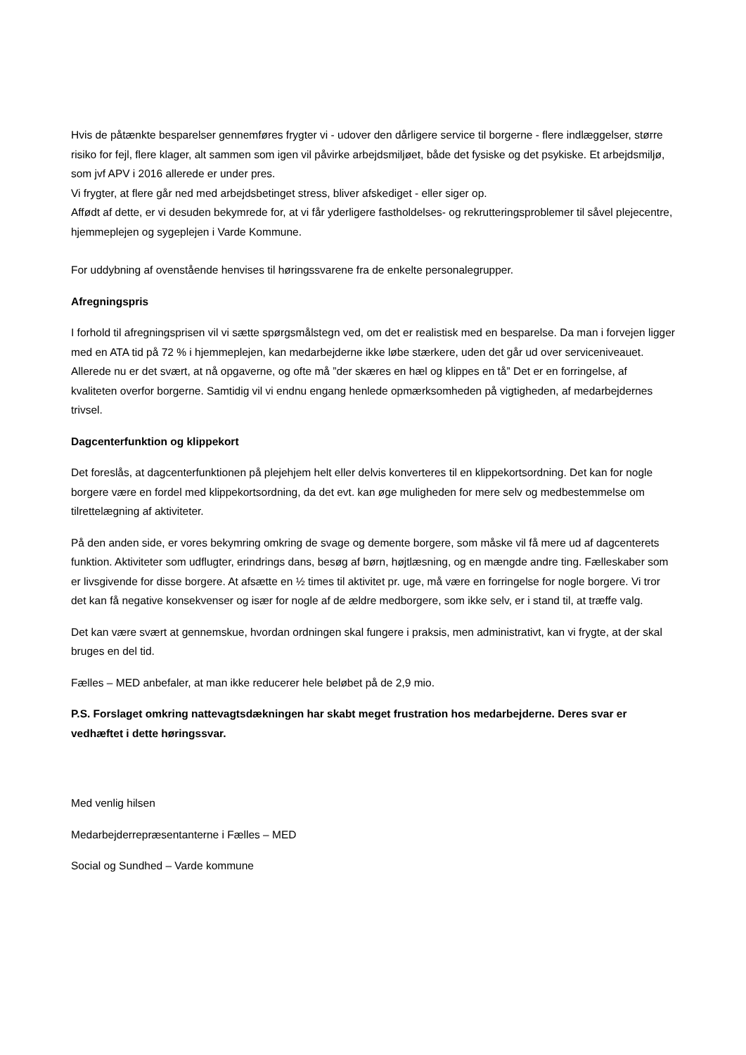Hvis de påtænkte besparelser gennemføres frygter vi - udover den dårligere service til borgerne - flere indlæggelser, større risiko for fejl, flere klager, alt sammen som igen vil påvirke arbejdsmiljøet, både det fysiske og det psykiske. Et arbejdsmiljø, som jvf APV i 2016 allerede er under pres.
Vi frygter, at flere går ned med arbejdsbetinget stress, bliver afskediget - eller siger op.
Affødt af dette, er vi desuden bekymrede for, at vi får yderligere fastholdelses- og rekrutteringsproblemer til såvel plejecentre, hjemmeplejen og sygeplejen i Varde Kommune.
For uddybning af ovenstående henvises til høringssvarene fra de enkelte personalegrupper.
Afregningspris
I forhold til afregningsprisen vil vi sætte spørgsmålstegn ved, om det er realistisk med en besparelse. Da man i forvejen ligger med en ATA tid på 72 % i hjemmeplejen, kan medarbejderne ikke løbe stærkere, uden det går ud over serviceniveauet. Allerede nu er det svært, at nå opgaverne, og ofte må ”der skæres en hæl og klippes en tå” Det er en forringelse, af kvaliteten overfor borgerne. Samtidig vil vi endnu engang henlede opmærksomheden på vigtigheden, af medarbejdernes trivsel.
Dagcenterfunktion og klippekort
Det foreslås, at dagcenterfunktionen på plejehjem helt eller delvis konverteres til en klippekortsordning. Det kan for nogle borgere være en fordel med klippekortsordning, da det evt. kan øge muligheden for mere selv og medbestemmelse om tilrettelægning af aktiviteter.
På den anden side, er vores bekymring omkring de svage og demente borgere, som måske vil få mere ud af dagcenterets funktion. Aktiviteter som udflugter, erindrings dans, besøg af børn, højtlæsning, og en mængde andre ting. Fælleskaber som er livsgivende for disse borgere. At afsætte en ½ times til aktivitet pr. uge, må være en forringelse for nogle borgere. Vi tror det kan få negative konsekvenser og især for nogle af de ældre medborgere, som ikke selv, er i stand til, at træffe valg.
Det kan være svært at gennemskue, hvordan ordningen skal fungere i praksis, men administrativt, kan vi frygte, at der skal bruges en del tid.
Fælles – MED anbefaler, at man ikke reducerer hele beløbet på de 2,9 mio.
P.S. Forslaget omkring nattevagtsdækningen har skabt meget frustration hos medarbejderne. Deres svar er vedhæftet i dette høringssvar.
Med venlig hilsen
Medarbejderrepræsentanterne i Fælles – MED
Social og Sundhed – Varde kommune